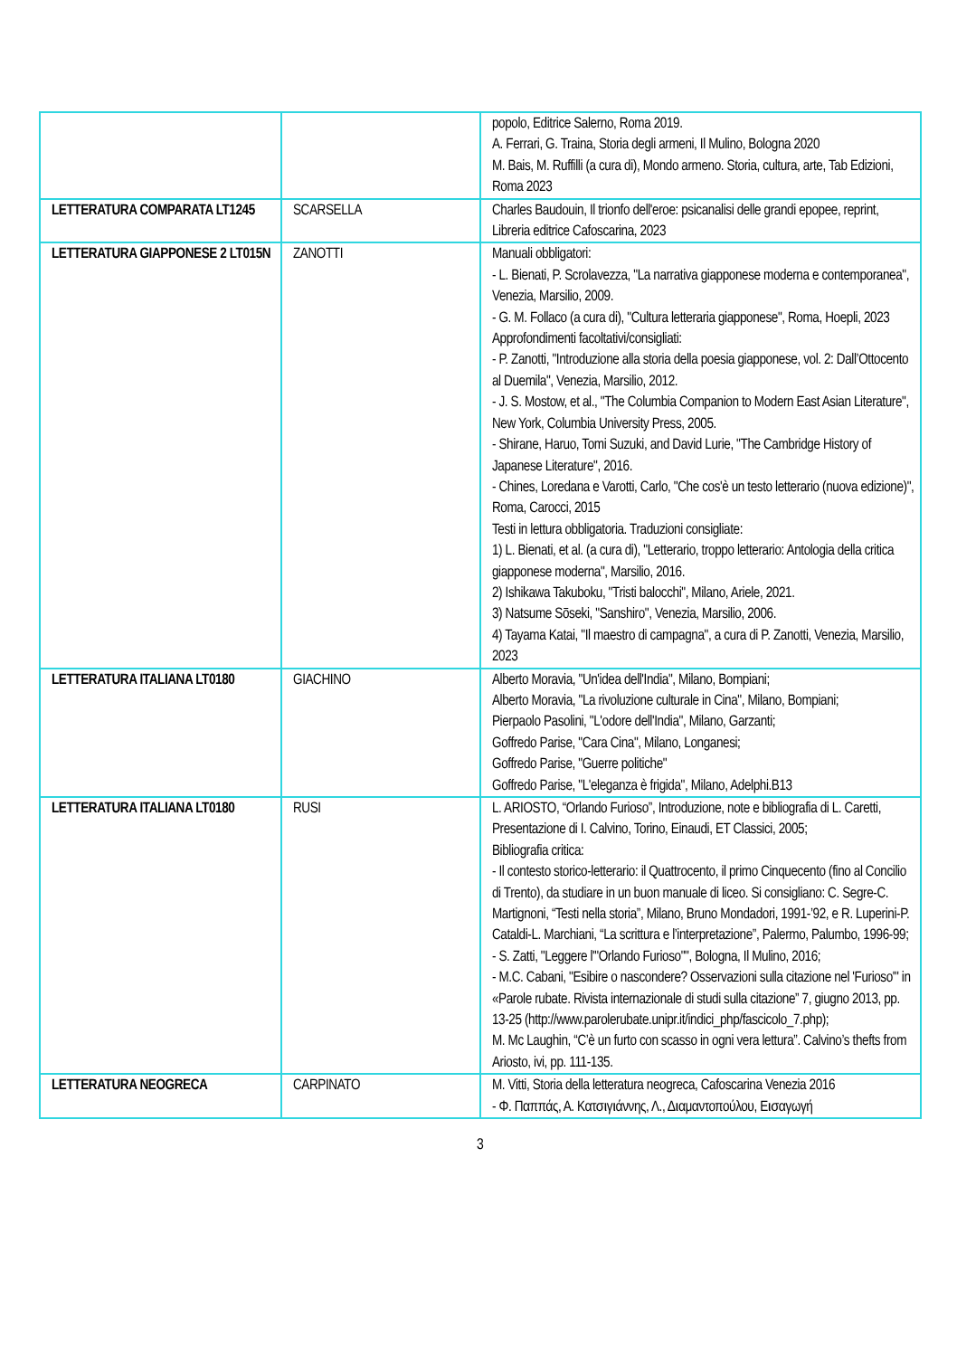| | | popolo, Editrice Salerno, Roma 2019. A. Ferrari, G. Traina, Storia degli armeni, Il Mulino, Bologna 2020 M. Bais, M. Ruffilli (a cura di), Mondo armeno. Storia, cultura, arte, Tab Edizioni, Roma 2023 |
| LETTERATURA COMPARATA LT1245 | SCARSELLA | Charles Baudouin, Il trionfo dell'eroe: psicanalisi delle grandi epopee, reprint, Libreria editrice Cafoscarina, 2023 |
| LETTERATURA GIAPPONESE 2 LT015N | ZANOTTI | Manuali obbligatori: - L. Bienati, P. Scrolavezza, "La narrativa giapponese moderna e contemporanea", Venezia, Marsilio, 2009. - G. M. Follaco (a cura di), "Cultura letteraria giapponese", Roma, Hoepli, 2023 Approfondimenti facoltativi/consigliati: - P. Zanotti, "Introduzione alla storia della poesia giapponese, vol. 2: Dall’Ottocento al Duemila", Venezia, Marsilio, 2012. - J. S. Mostow, et al., "The Columbia Companion to Modern East Asian Literature", New York, Columbia University Press, 2005. - Shirane, Haruo, Tomi Suzuki, and David Lurie, "The Cambridge History of Japanese Literature", 2016. - Chines, Loredana e Varotti, Carlo, "Che cos'è un testo letterario (nuova edizione)", Roma, Carocci, 2015 Testi in lettura obbligatoria. Traduzioni consigliate: 1) L. Bienati, et al. (a cura di), "Letterario, troppo letterario: Antologia della critica giapponese moderna", Marsilio, 2016. 2) Ishikawa Takuboku, "Tristi balocchi", Milano, Ariele, 2021. 3) Natsume Sōseki, "Sanshiro", Venezia, Marsilio, 2006. 4) Tayama Katai, "Il maestro di campagna", a cura di P. Zanotti, Venezia, Marsilio, 2023 |
| LETTERATURA ITALIANA LT0180 | GIACHINO | Alberto Moravia, "Un'idea dell'India", Milano, Bompiani; Alberto Moravia, "La rivoluzione culturale in Cina", Milano, Bompiani; Pierpaolo Pasolini, "L'odore dell'India", Milano, Garzanti; Goffredo Parise, "Cara Cina", Milano, Longanesi; Goffredo Parise, "Guerre politiche" Goffredo Parise, "L'eleganza è frigida", Milano, Adelphi.B13 |
| LETTERATURA ITALIANA LT0180 | RUSI | L. ARIOSTO, “Orlando Furioso”, Introduzione, note e bibliografia di L. Caretti, Presentazione di I. Calvino, Torino, Einaudi, ET Classici, 2005; Bibliografia critica: - Il contesto storico-letterario: il Quattrocento, il primo Cinquecento (fino al Concilio di Trento), da studiare in un buon manuale di liceo. Si consigliano: C. Segre-C. Martignoni, “Testi nella storia”, Milano, Bruno Mondadori, 1991-’92, e R. Luperini-P. Cataldi-L. Marchiani, “La scrittura e l’interpretazione”, Palermo, Palumbo, 1996-99; - S. Zatti, "Leggere l'"Orlando Furioso"", Bologna, Il Mulino, 2016; - M.C. Cabani, "Esibire o nascondere? Osservazioni sulla citazione nel 'Furioso'" in «Parole rubate. Rivista internazionale di studi sulla citazione” 7, giugno 2013, pp. 13-25 (http://www.parolerubate.unipr.it/indici_php/fascicolo_7.php); M. Mc Laughin, “C’è un furto con scasso in ogni vera lettura”. Calvino’s thefts from Ariosto, ivi, pp. 111-135. |
| LETTERATURA NEOGRECA | CARPINATO | M. Vitti, Storia della letteratura neogreca, Cafoscarina Venezia 2016 - Φ. Παππάς, Α. Κατσιγιάννης, Λ., Διαμαντοπούλου, Εισαγωγή |
3